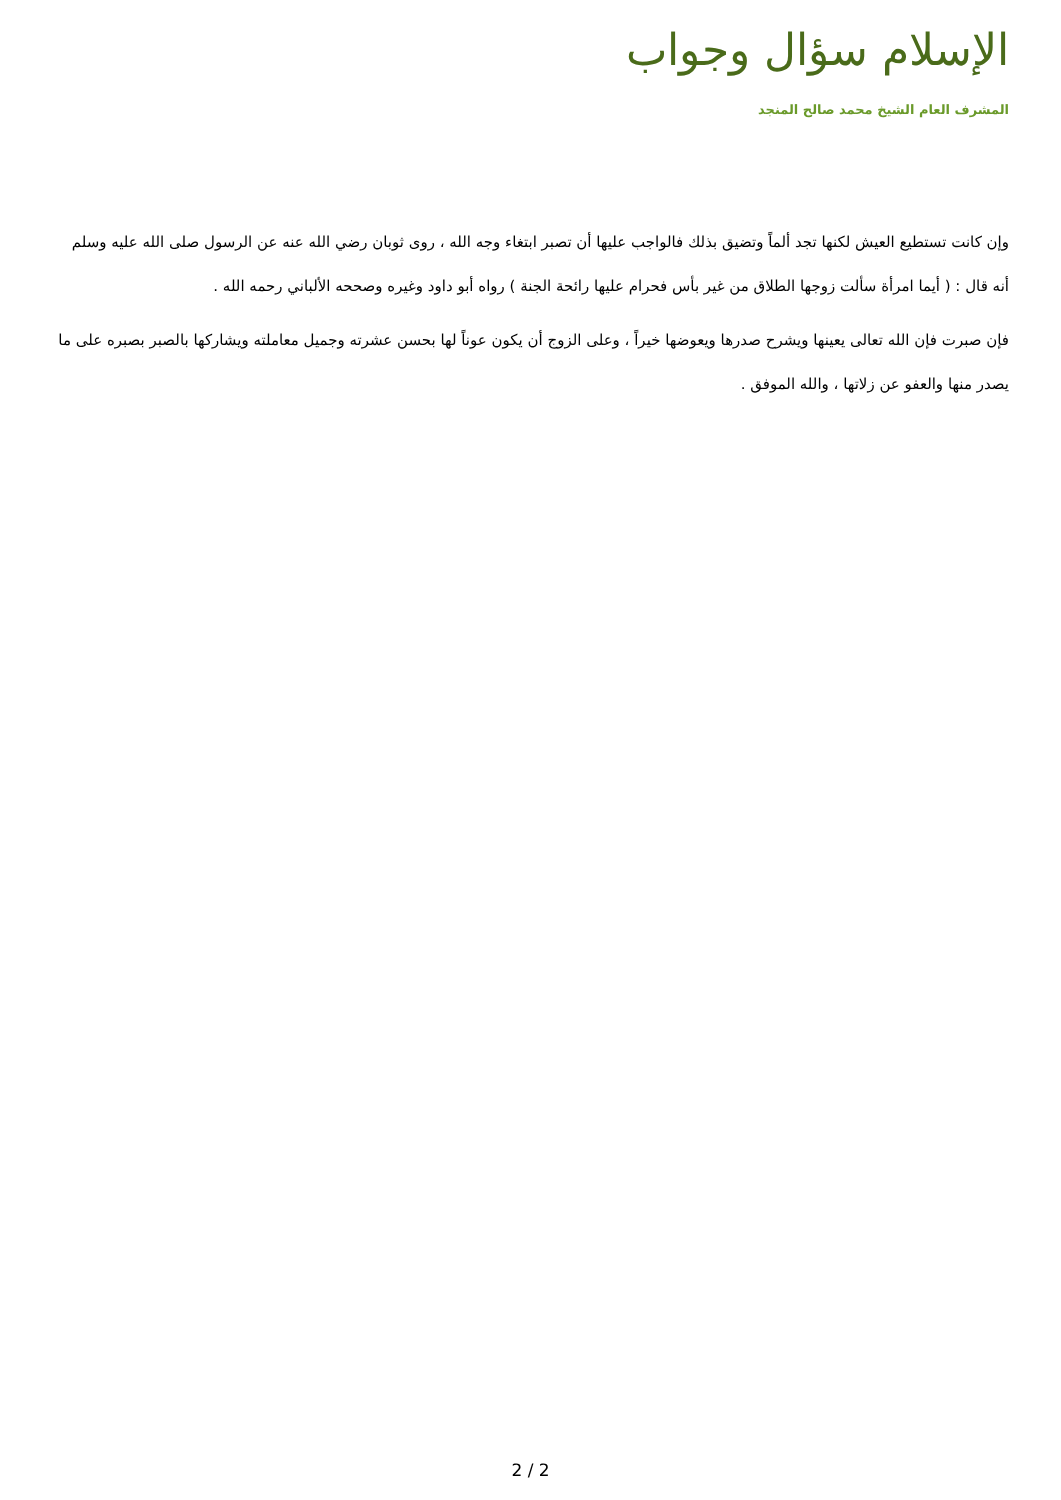الإسلام سؤال وجواب
المشرف العام الشيخ محمد صالح المنجد
وإن كانت تستطيع العيش لكنها تجد ألماً وتضيق بذلك فالواجب عليها أن تصبر ابتغاء وجه الله ، روى ثوبان رضي الله عنه عن الرسول صلى الله عليه وسلم أنه قال : ( أيما امرأة سألت زوجها الطلاق من غير بأس فحرام عليها رائحة الجنة ) رواه أبو داود وغيره وصححه الألباني رحمه الله .
فإن صبرت فإن الله تعالى يعينها ويشرح صدرها ويعوضها خيراً ، وعلى الزوج أن يكون عوناً لها بحسن عشرته وجميل معاملته ويشاركها بالصبر بصبره على ما يصدر منها والعفو عن زلاتها ، والله الموفق .
2 / 2